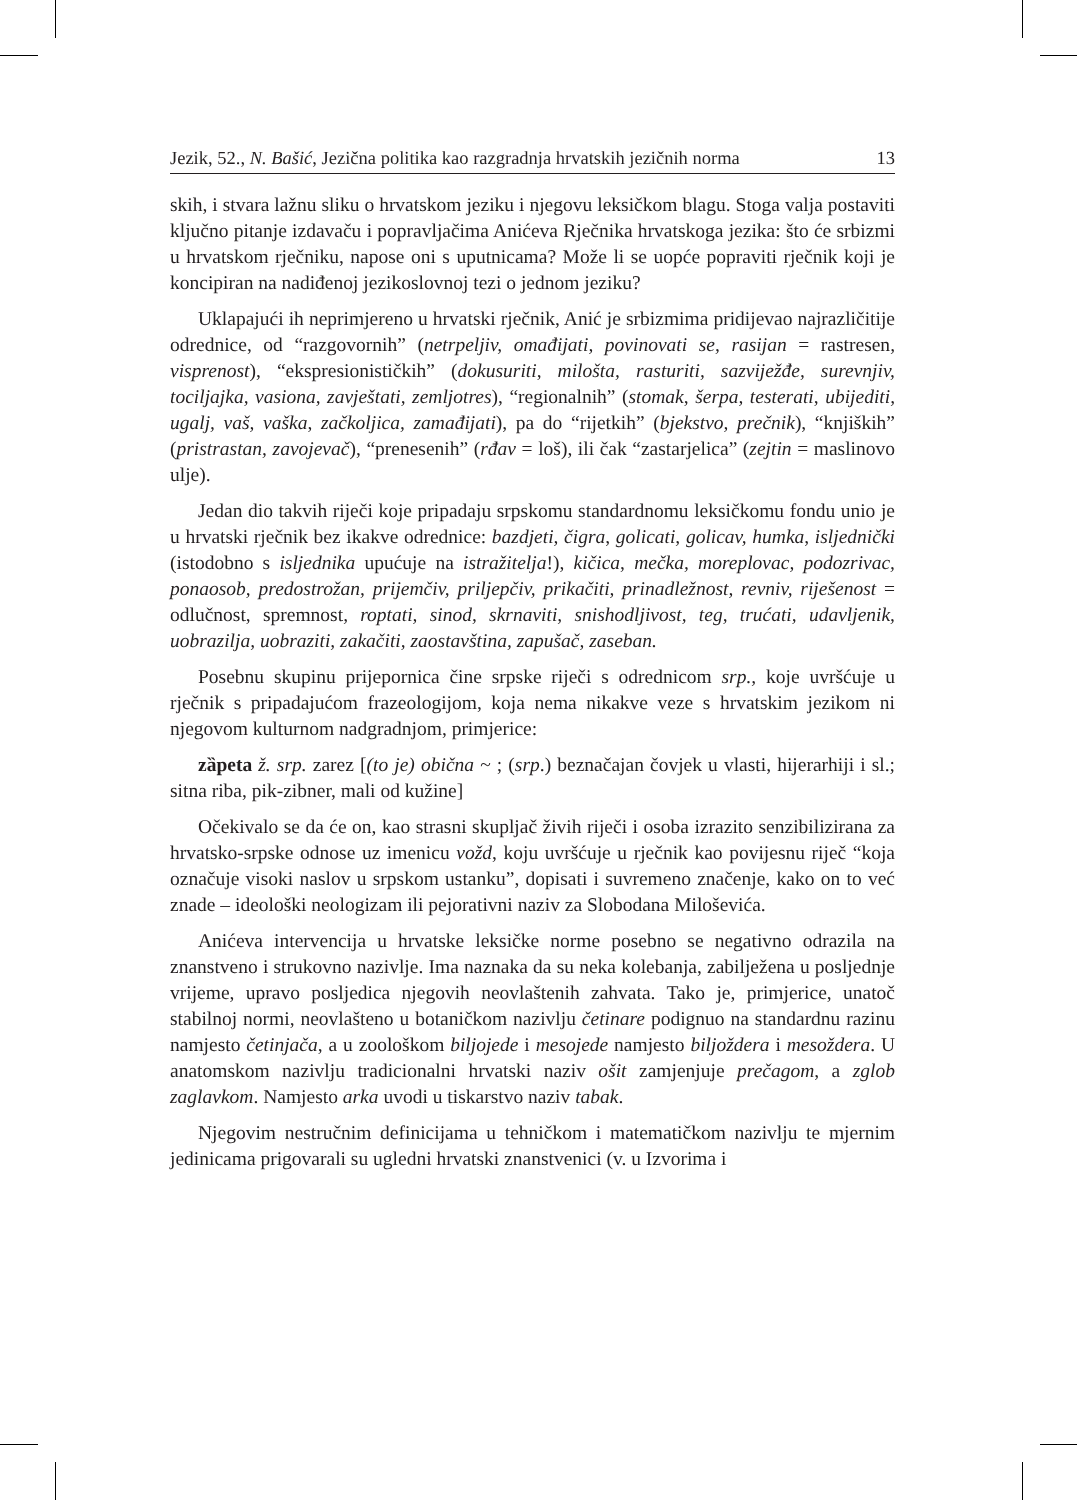Jezik, 52., N. Bašić, Jezična politika kao razgradnja hrvatskih jezičnih norma 13
skih, i stvara lažnu sliku o hrvatskom jeziku i njegovu leksičkom blagu. Stoga valja postaviti ključno pitanje izdavaču i popravljačima Anićeva Rječnika hrvatskoga jezika: što će srbizmi u hrvatskom rječniku, napose oni s uputnicama? Može li se uopće popraviti rječnik koji je koncipiran na nadiđenoj jezikoslovnoj tezi o jednom jeziku?
Uklapajući ih neprimjereno u hrvatski rječnik, Anić je srbizmima pridijevao najrazličitije odrednice, od “razgovornih” (netrpeljiv, omađijati, povinovati se, rasijan = rastresen, visprenost), “ekspresionističkih” (dokusuriti, milošta, rasturiti, sazviježđe, surevnjiv, tociljajka, vasiona, zavještati, zemljotres), “regionalnih” (stomak, šerpa, testerati, ubijediti, ugalj, vaš, vaška, začkoljica, zamađijati), pa do “rijetkih” (bjekstvo, prečnik), “knjiških” (pristrastan, zavojevač), “prenesenih” (rđav = loš), ili čak “zastarjelica” (zejtin = maslinovo ulje).
Jedan dio takvih riječi koje pripadaju srpskomu standardnomu leksičkomu fondu unio je u hrvatski rječnik bez ikakve odrednice: bazdjeti, čigra, golicati, golicav, humka, isljednički (istodobno s isljednika upućuje na istražitelja!), kičica, mečka, moreplovac, podozrivac, ponaosob, predostrožan, prijemčiv, priljepčiv, prikačiti, prinadležnost, revniv, riješenost = odlučnost, spremnost, roptati, sinod, skrnaviti, snishodljivost, teg, trućati, udavljenik, uobrazilja, uobraziti, zakačiti, zaostavština, zapušač, zaseban.
Posebnu skupinu prijepornica čine srpske riječi s odrednicom srp., koje uvršćuje u rječnik s pripadajućom frazeologijom, koja nema nikakve veze s hrvatskim jezikom ni njegovom kulturnom nadgradnjom, primjerice:
zȁpeta ž. srp. zarez [(to je) obična ~ ; (srp.) beznačajan čovjek u vlasti, hijerarhiji i sl.; sitna riba, pik-zibner, mali od kužine]
Očekivalo se da će on, kao strasni skupljač živih riječi i osoba izrazito senzibilizirana za hrvatsko-srpske odnose uz imenicu vožd, koju uvršćuje u rječnik kao povijesnu riječ “koja označuje visoki naslov u srpskom ustanku”, dopisati i suvremeno značenje, kako on to već znade – ideološki neologizam ili pejorativni naziv za Slobodana Miloševića.
Anićeva intervencija u hrvatske leksičke norme posebno se negativno odrazila na znanstveno i strukovno nazivlje. Ima naznaka da su neka kolebanja, zabilježena u posljednje vrijeme, upravo posljedica njegovih neovlaštenih zahvata. Tako je, primjerice, unatoč stabilnoj normi, neovlašteno u botaničkom nazivlju četinare podignuo na standardnu razinu namjesto četinjača, a u zoološkom biljojede i mesojede namjesto biljoždera i mesoždera. U anatomskom nazivlju tradicionalni hrvatski naziv ošit zamjenjuje prečagom, a zglob zaglavkom. Namjesto arka uvodi u tiskarstvo naziv tabak.
Njegovim nestručnim definicijama u tehničkom i matematičkom nazivlju te mjernim jedinicama prigovarali su ugledni hrvatski znanstvenici (v. u Izvorima i